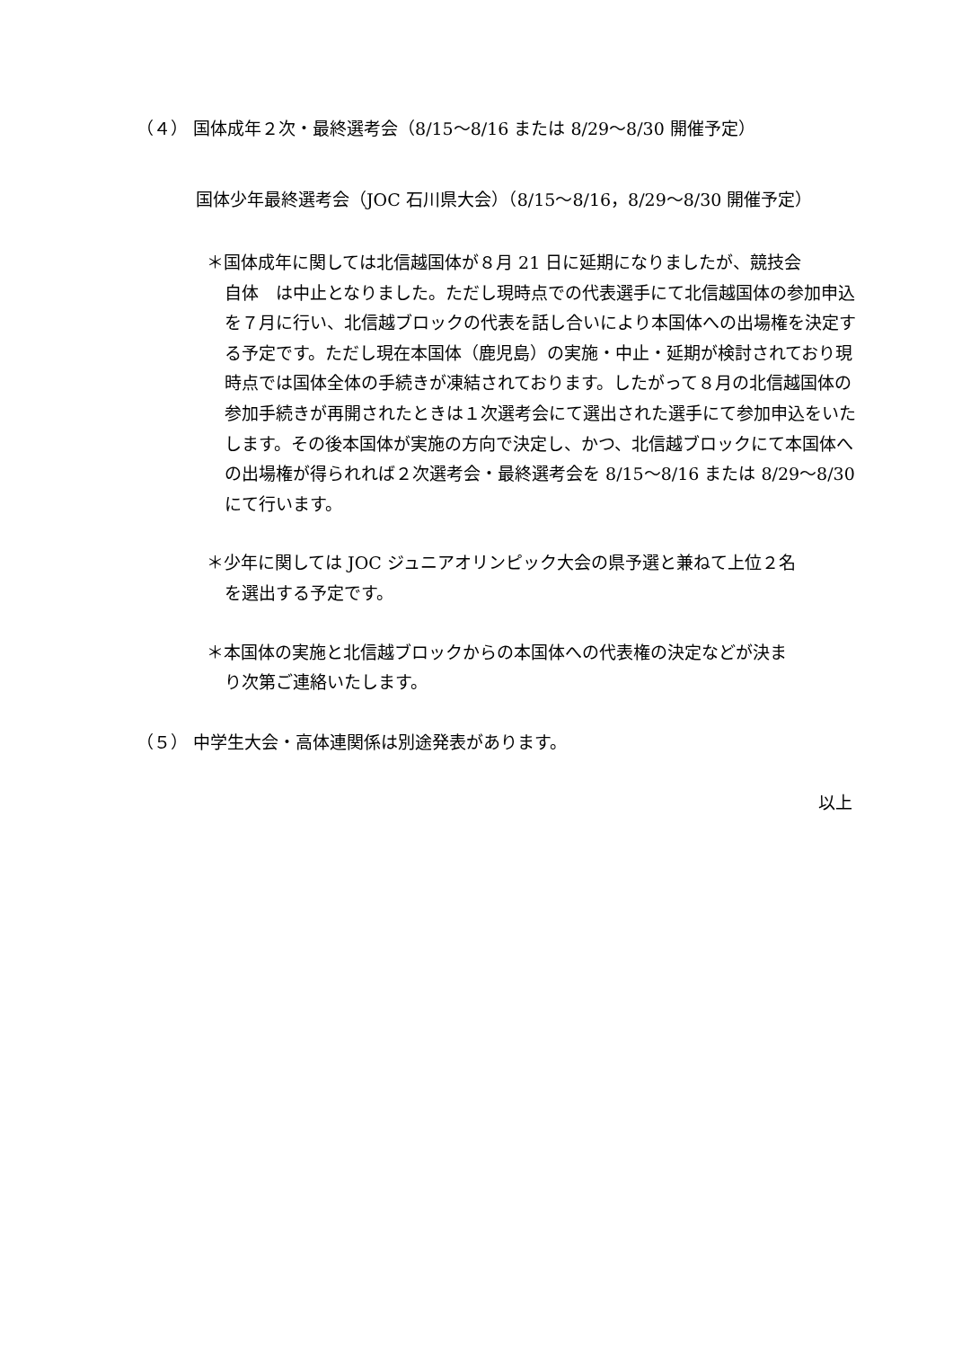（４） 国体成年２次・最終選考会（8/15～8/16 または 8/29～8/30 開催予定）
国体少年最終選考会（JOC 石川県大会）（8/15～8/16，8/29～8/30 開催予定）
＊国体成年に関しては北信越国体が８月 21 日に延期になりましたが、競技会
自体　は中止となりました。ただし現時点での代表選手にて北信越国体の参加申込を７月に行い、北信越ブロックの代表を話し合いにより本国体への出場権を決定する予定です。ただし現在本国体（鹿児島）の実施・中止・延期が検討されており現時点では国体全体の手続きが凍結されております。したがって８月の北信越国体の参加手続きが再開されたときは１次選考会にて選出された選手にて参加申込をいたします。その後本国体が実施の方向で決定し、かつ、北信越ブロックにて本国体への出場権が得られれば２次選考会・最終選考会を 8/15～8/16 または 8/29～8/30 にて行います。
＊少年に関しては JOC ジュニアオリンピック大会の県予選と兼ねて上位２名
を選出する予定です。
＊本国体の実施と北信越ブロックからの本国体への代表権の決定などが決ま
り次第ご連絡いたします。
（５） 中学生大会・高体連関係は別途発表があります。
以上